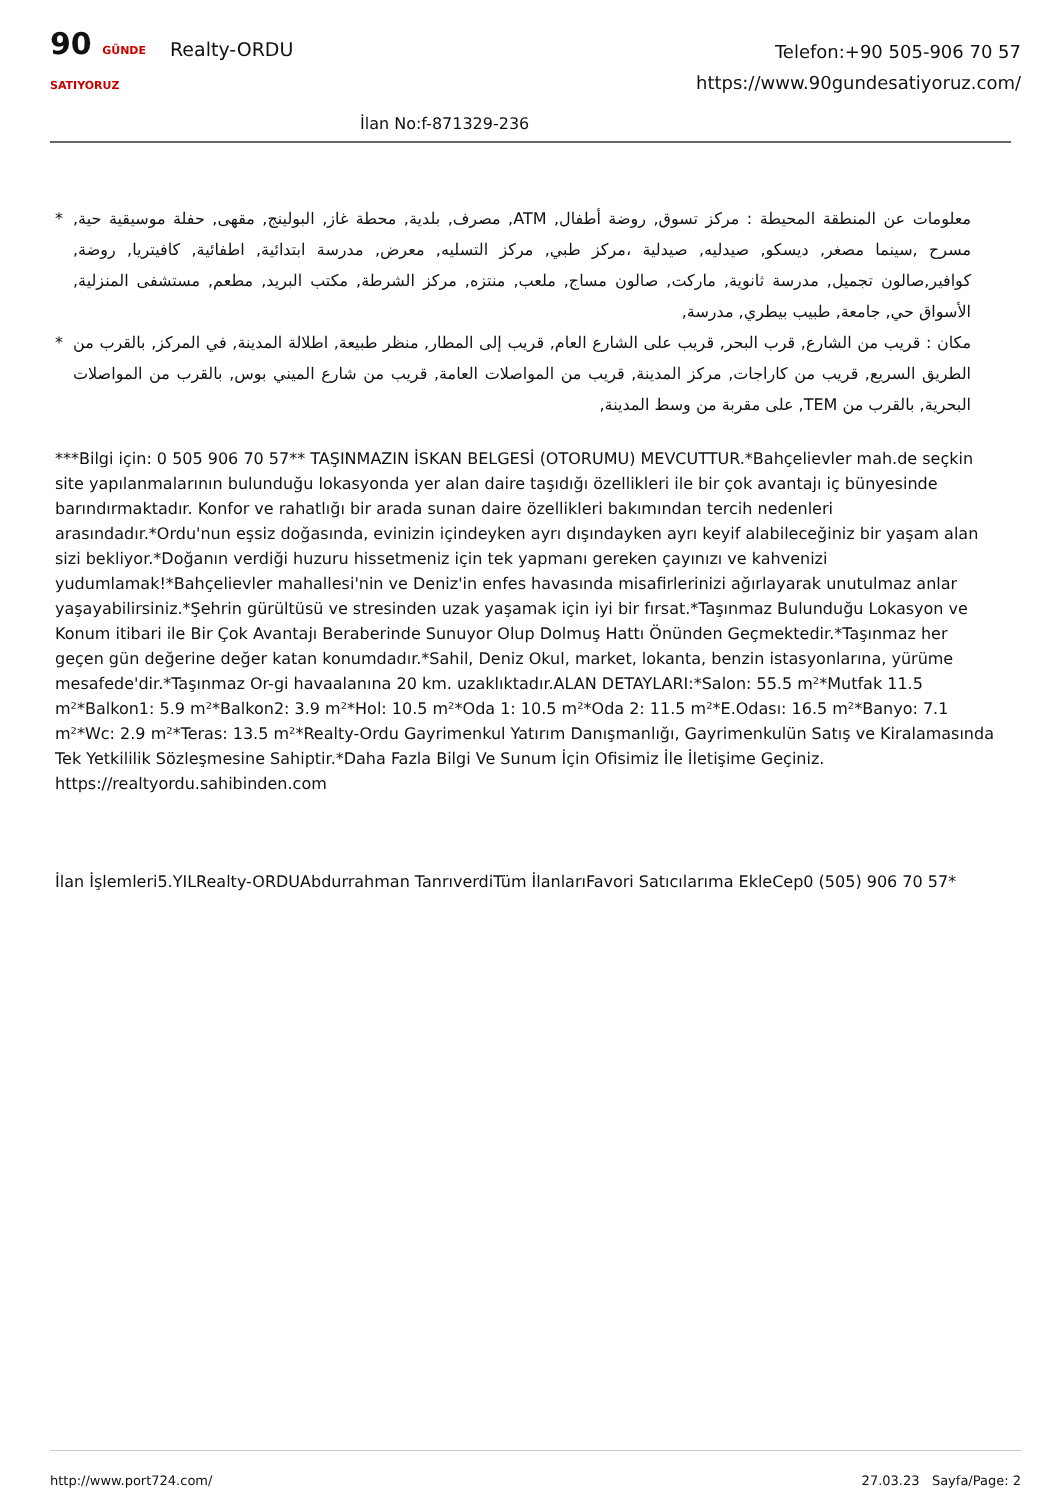90 GÜNDE SATIYORUZ
Realty-ORDU
Telefon:+90 505-906 70 57
https://www.90gundesatiyoruz.com/
İlan No:f-871329-236
* معلومات عن المنطقة المحيطة : مركز تسوق, روضة أطفال, ATM, مصرف, بلدية, محطة غاز, البولينج, مقهى, حفلة موسيقية حية, مسرح ,سينما مصغر, ديسكو, صيدليه, صيدلية ،مركز طبي, مركز التسليه, معرض, مدرسة ابتدائية, اطفائية, كافيتريا, روضة, كوافير,صالون تجميل, مدرسة ثانوية, ماركت, صالون مساج, ملعب, منتزه, مركز الشرطة, مكتب البريد, مطعم, مستشفى المنزلية, الأسواق حي, جامعة, طبيب بيطري, مدرسة,
* مكان : قريب من الشارع, قرب البحر, قريب على الشارع العام, قريب إلى المطار, منظر طبيعة, اطلالة المدينة, في المركز, بالقرب من الطريق السريع, قريب من كاراجات, مركز المدينة, قريب من المواصلات العامة, قريب من شارع الميني بوس, بالقرب من المواصلات البحرية, بالقرب من TEM, على مقربة من وسط المدينة,
***Bilgi için: 0 505 906 70 57** TAŞINMAZIN İSKAN BELGESİ (OTORUMU) MEVCUTTUR.*Bahçelievler mah.de seçkin site yapılanmalarının bulunduğu lokasyonda yer alan daire taşıdığı özellikleri ile bir çok avantajı iç bünyesinde barındırmaktadır. Konfor ve rahatlığı bir arada sunan daire özellikleri bakımından tercih nedenleri arasındadır.*Ordu'nun eşsiz doğasında, evinizin içindeyken ayrı dışındayken ayrı keyif alabileceğiniz bir yaşam alan sizi bekliyor.*Doğanın verdiği huzuru hissetmeniz için tek yapmanı gereken çayınızı ve kahvenizi yudumlamak!*Bahçelievler mahallesi'nin ve Deniz'in enfes havasında misafirlerinizi ağırlayarak unutulmaz anlar yaşayabilirsiniz.*Şehrin gürültüsü ve stresinden uzak yaşamak için iyi bir fırsat.*Taşınmaz Bulunduğu Lokasyon ve Konum itibari ile Bir Çok Avantajı Beraberinde Sunuyor Olup Dolmuş Hattı Önünden Geçmektedir.*Taşınmaz her geçen gün değerine değer katan konumdadır.*Sahil, Deniz Okul, market, lokanta, benzin istasyonlarına, yürüme mesafede'dir.*Taşınmaz Or-gi havaalanına 20 km. uzaklıktadır.ALAN DETAYLARI:*Salon: 55.5 m²*Mutfak 11.5 m²*Balkon1: 5.9 m²*Balkon2: 3.9 m²*Hol: 10.5 m²*Oda 1: 10.5 m²*Oda 2: 11.5 m²*E.Odası: 16.5 m²*Banyo: 7.1 m²*Wc: 2.9 m²*Teras: 13.5 m²*Realty-Ordu Gayrimenkul Yatırım Danışmanlığı, Gayrimenkulün Satış ve Kiralamasında Tek Yetkililik Sözleşmesine Sahiptir.*Daha Fazla Bilgi Ve Sunum İçin Ofisimiz İle İletişime Geçiniz. https://realtyordu.sahibinden.com
İlan İşlemleri5.YILRealty-ORDUAbdurrahman TanrıverdiTüm İlanlarıFavori Satıcılarıma EkleCep0 (505) 906 70 57*
http://www.port724.com/ 27.03.23 Sayfa/Page: 2